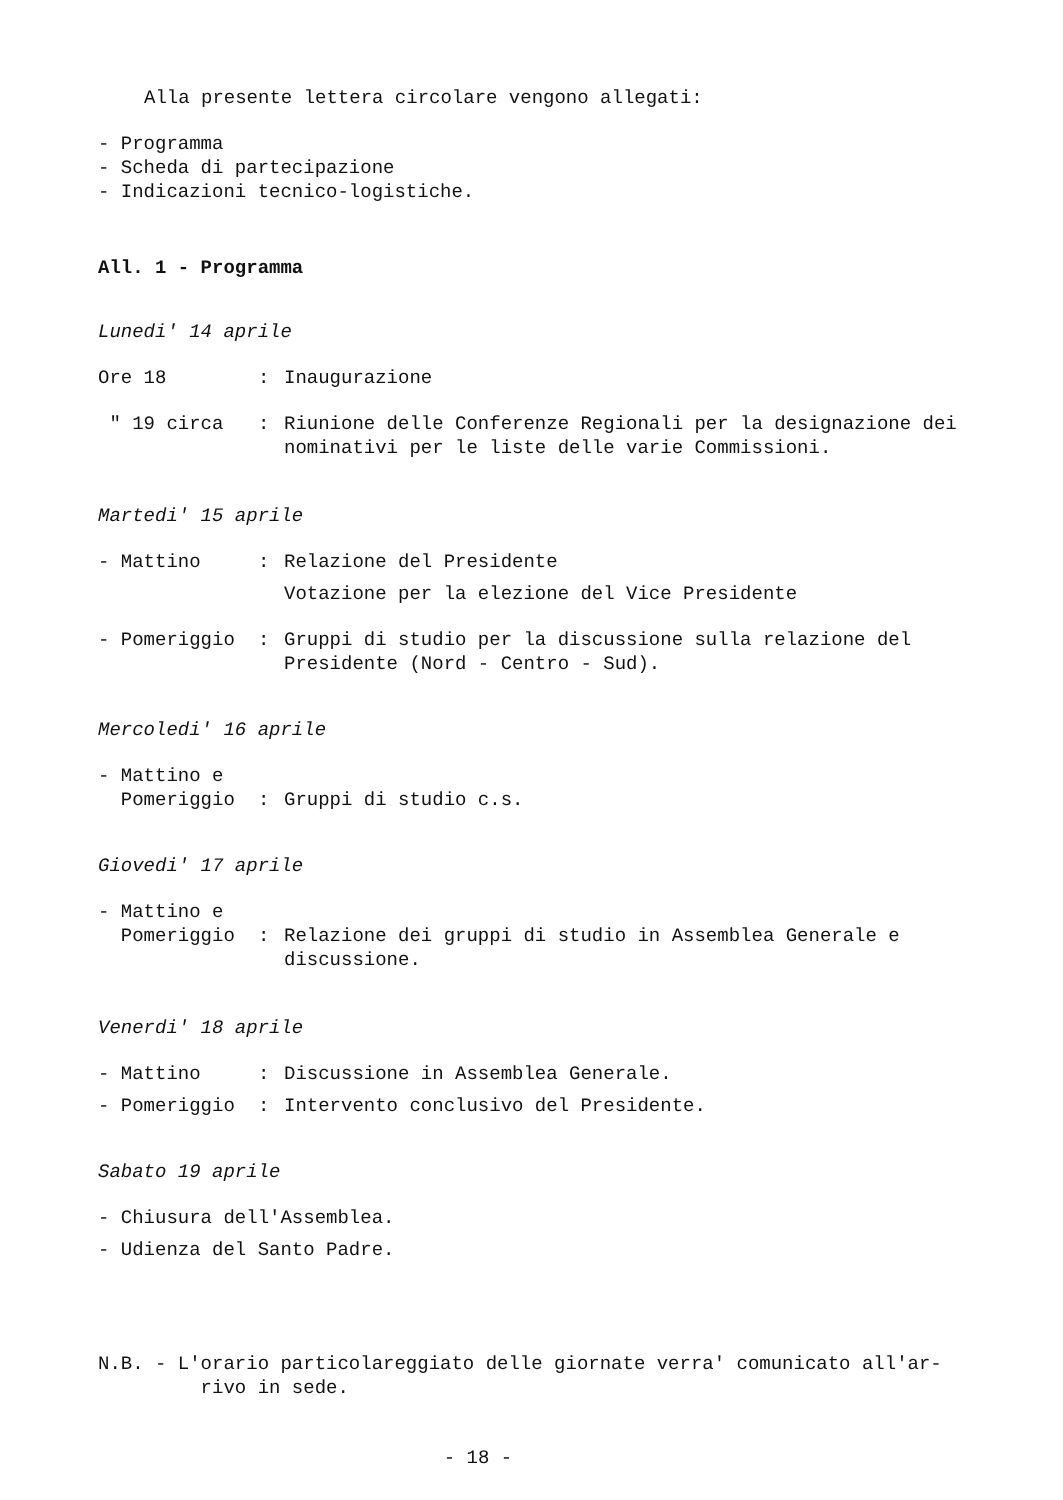Alla presente lettera circolare vengono allegati:
- Programma
- Scheda di partecipazione
- Indicazioni tecnico-logistiche.
All. 1 - Programma
Lunedi' 14 aprile
| Ore 18 | : | Inaugurazione |
| " 19 circa | : | Riunione delle Conferenze Regionali per la designazione dei nominativi per le liste delle varie Commissioni. |
Martedi' 15 aprile
| - Mattino | : | Relazione del Presidente Votazione per la elezione del Vice Presidente |
| - Pomeriggio | : | Gruppi di studio per la discussione sulla relazione del Presidente (Nord - Centro - Sud). |
Mercoledi' 16 aprile
| - Mattino e Pomeriggio | : | Gruppi di studio c.s. |
Giovedi' 17 aprile
| - Mattino e Pomeriggio | : | Relazione dei gruppi di studio in Assemblea Generale e discussione. |
Venerdi' 18 aprile
| - Mattino | : | Discussione in Assemblea Generale. |
| - Pomeriggio | : | Intervento conclusivo del Presidente. |
Sabato 19 aprile
- Chiusura dell'Assemblea.
- Udienza del Santo Padre.
N.B. - L'orario particolareggiato delle giornate verra' comunicato all'ar-
rivo in sede.
- 18 -